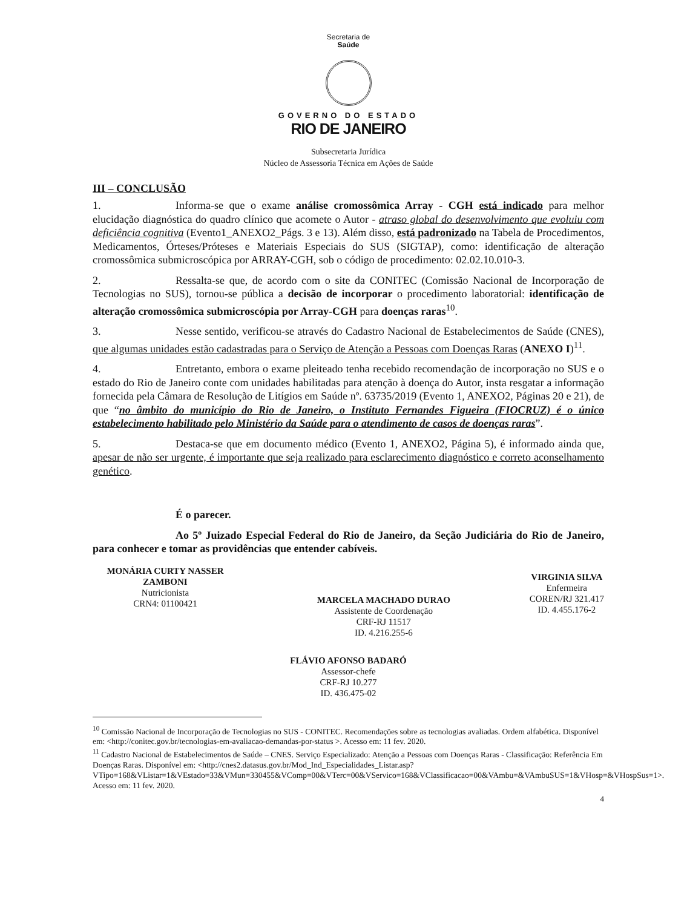Secretaria de
Saúde
GOVERNO DO ESTADO
RIO DE JANEIRO
Subsecretaria Jurídica
Núcleo de Assessoria Técnica em Ações de Saúde
III – CONCLUSÃO
1. Informa-se que o exame análise cromossômica Array - CGH está indicado para melhor elucidação diagnóstica do quadro clínico que acomete o Autor - atraso global do desenvolvimento que evoluiu com deficiência cognitiva (Evento1_ANEXO2_Págs. 3 e 13). Além disso, está padronizado na Tabela de Procedimentos, Medicamentos, Órteses/Próteses e Materiais Especiais do SUS (SIGTAP), como: identificação de alteração cromossômica submicroscópica por ARRAY-CGH, sob o código de procedimento: 02.02.10.010-3.
2. Ressalta-se que, de acordo com o site da CONITEC (Comissão Nacional de Incorporação de Tecnologias no SUS), tornou-se pública a decisão de incorporar o procedimento laboratorial: identificação de alteração cromossômica submicroscópia por Array-CGH para doenças raras<sup>10</sup>.
3. Nesse sentido, verificou-se através do Cadastro Nacional de Estabelecimentos de Saúde (CNES), que algumas unidades estão cadastradas para o Serviço de Atenção a Pessoas com Doenças Raras (ANEXO I)<sup>11</sup>.
4. Entretanto, embora o exame pleiteado tenha recebido recomendação de incorporação no SUS e o estado do Rio de Janeiro conte com unidades habilitadas para atenção à doença do Autor, insta resgatar a informação fornecida pela Câmara de Resolução de Litígios em Saúde nº. 63735/2019 (Evento 1, ANEXO2, Páginas 20 e 21), de que “no âmbito do município do Rio de Janeiro, o Instituto Fernandes Figueira (FIOCRUZ) é o único estabelecimento habilitado pelo Ministério da Saúde para o atendimento de casos de doenças raras”.
5. Destaca-se que em documento médico (Evento 1, ANEXO2, Página 5), é informado ainda que, apesar de não ser urgente, é importante que seja realizado para esclarecimento diagnóstico e correto aconselhamento genético.
É o parecer.
Ao 5º Juizado Especial Federal do Rio de Janeiro, da Seção Judiciária do Rio de Janeiro, para conhecer e tomar as providências que entender cabíveis.
MONÁRIA CURTY NASSER ZAMBONI
Nutricionista
CRN4: 01100421
MARCELA MACHADO DURAO
Assistente de Coordenação
CRF-RJ 11517
ID. 4.216.255-6
VIRGINIA SILVA
Enfermeira
COREN/RJ 321.417
ID. 4.455.176-2
FLÁVIO AFONSO BADARÓ
Assessor-chefe
CRF-RJ 10.277
ID. 436.475-02
<sup>10</sup> Comissão Nacional de Incorporação de Tecnologias no SUS - CONITEC. Recomendações sobre as tecnologias avaliadas. Ordem alfabética. Disponível em: <http://conitec.gov.br/tecnologias-em-avaliacao-demandas-por-status >. Acesso em: 11 fev. 2020.
<sup>11</sup> Cadastro Nacional de Estabelecimentos de Saúde – CNES. Serviço Especializado: Atenção a Pessoas com Doenças Raras - Classificação: Referência Em Doenças Raras. Disponível em: <http://cnes2.datasus.gov.br/Mod_Ind_Especialidades_Listar.asp?VTipo=168&VListar=1&VEstado=33&VMun=330455&VComp=00&VTerc=00&VServico=168&VClassificacao=00&VAmbu=&VAmbuSUS=1&VHosp=&VHospSus=1>. Acesso em: 11 fev. 2020.
4